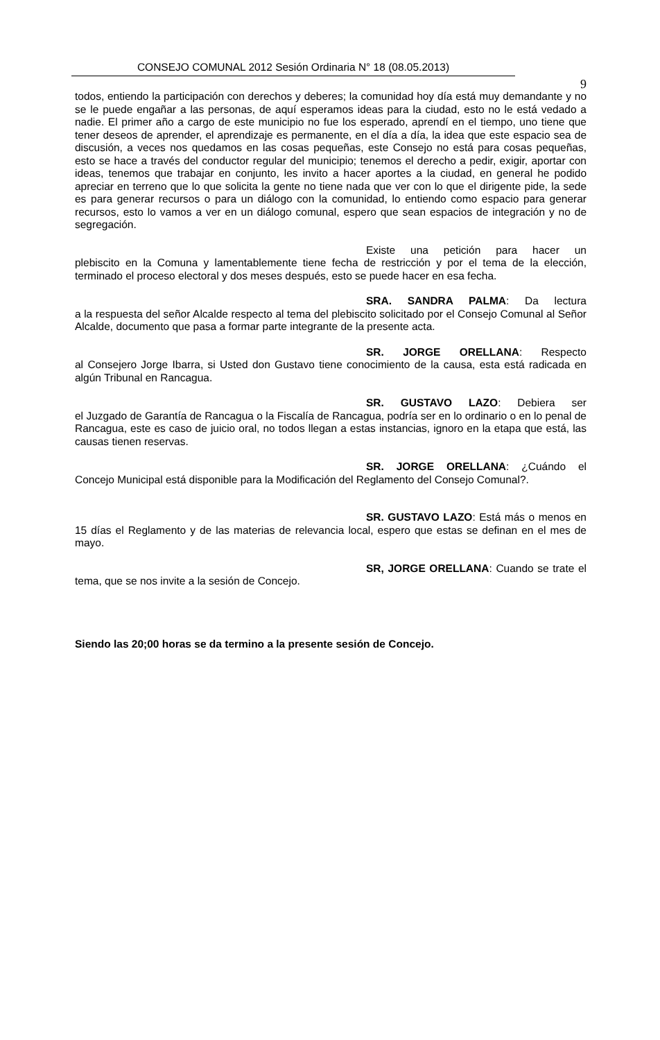CONSEJO COMUNAL 2012 Sesión Ordinaria N° 18 (08.05.2013)
9
todos, entiendo la participación con derechos y deberes; la comunidad hoy día está muy demandante y no se le puede engañar a las personas, de aquí esperamos ideas para la ciudad, esto no le está vedado a nadie. El primer año a cargo de este municipio no fue los esperado, aprendí en el tiempo, uno tiene que tener deseos de aprender, el aprendizaje es permanente, en el día a día, la idea que este espacio sea de discusión, a veces nos quedamos en las cosas pequeñas, este Consejo no está para cosas pequeñas, esto se hace a través del conductor regular del municipio; tenemos el derecho a pedir, exigir, aportar con ideas, tenemos que trabajar en conjunto, les invito a hacer aportes a la ciudad, en general he podido apreciar en terreno que lo que solicita la gente no tiene nada que ver con lo que el dirigente pide, la sede es para generar recursos o para un diálogo con la comunidad, lo entiendo como espacio para generar recursos, esto lo vamos a ver en un diálogo comunal, espero que sean espacios de integración y no de segregación.
Existe una petición para hacer un
plebiscito en la Comuna y lamentablemente tiene fecha de restricción y por el tema de la elección, terminado el proceso electoral y dos meses después, esto se puede hacer en esa fecha.
SRA. SANDRA PALMA: Da lectura
a la respuesta del señor Alcalde respecto al tema del plebiscito solicitado por el Consejo Comunal al Señor Alcalde, documento que pasa a formar parte integrante de la presente acta.
SR. JORGE ORELLANA: Respecto
al Consejero Jorge Ibarra, si Usted don Gustavo tiene conocimiento de la causa, esta está radicada en algún Tribunal en Rancagua.
SR. GUSTAVO LAZO: Debiera ser
el Juzgado de Garantía de Rancagua o la Fiscalía de Rancagua, podría ser en lo ordinario o en lo penal de Rancagua, este es caso de juicio oral, no todos llegan a estas instancias, ignoro en la etapa que está, las causas tienen reservas.
SR. JORGE ORELLANA: ¿Cuándo el
Concejo Municipal está disponible para la Modificación del Reglamento del Consejo Comunal?.
SR. GUSTAVO LAZO: Está más o menos en
15 días el Reglamento y de las materias de relevancia local, espero que estas se definan en el mes de mayo.
SR, JORGE ORELLANA: Cuando se trate el
tema, que se nos invite a la sesión de Concejo.
Siendo las 20;00 horas se da termino a la presente sesión de Concejo.